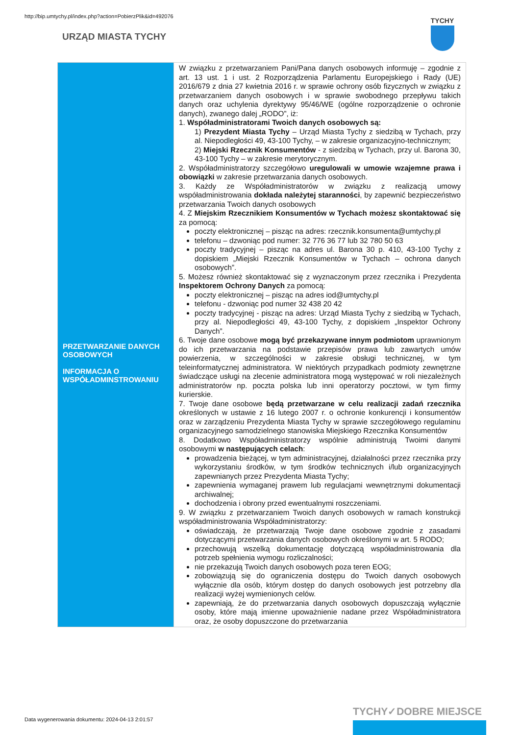http://bip.umtychy.pl/index.php?action=PobierzPlik&id=492076
URZĄD MIASTA TYCHY
TYCHY
| PRZETWARZANIE DANYCH OSOBOWYCH INFORMACJA O WSPÓŁADMINSTROWANIU | W związku z przetwarzaniem Pani/Pana danych osobowych informuję – zgodnie z art. 13 ust. 1 i ust. 2 Rozporządzenia Parlamentu Europejskiego i Rady (UE) 2016/679 z dnia 27 kwietnia 2016 r. w sprawie ochrony osób fizycznych w związku z przetwarzaniem danych osobowych i w sprawie swobodnego przepływu takich danych oraz uchylenia dyrektywy 95/46/WE (ogólne rozporządzenie o ochronie danych), zwanego dalej „RODO”, iż: 1. Współadministratorami Twoich danych osobowych są: 1) Prezydent Miasta Tychy – Urząd Miasta Tychy z siedzibą w Tychach, przy al. Niepodległości 49, 43-100 Tychy, – w zakresie organizacyjno-technicznym; 2) Miejski Rzecznik Konsumentów - z siedzibą w Tychach, przy ul. Barona 30, 43-100 Tychy – w zakresie merytorycznym. 2. Współadministratorzy szczegółowo uregulowali w umowie wzajemne prawa i obowiązki w zakresie przetwarzania danych osobowych. 3. Każdy ze Współadministratorów w związku z realizacją umowy współadministrowania dokłada należytej staranności , by zapewnić bezpieczeństwo przetwarzania Twoich danych osobowych 4. Z Miejskim Rzecznikiem Konsumentów w Tychach możesz skontaktować się za pomocą: poczty elektronicznej – pisząc na adres: rzecznik.konsumenta@umtychy.pl telefonu – dzwoniąc pod numer: 32 776 36 77 lub 32 780 50 63 poczty tradycyjnej – pisząc na adres ul. Barona 30 p. 410, 43-100 Tychy z dopiskiem „Miejski Rzecznik Konsumentów w Tychach – ochrona danych osobowych”. 5. Możesz również skontaktować się z wyznaczonym przez rzecznika i Prezydenta Inspektorem Ochrony Danych za pomocą: poczty elektronicznej – pisząc na adres iod@umtychy.pl telefonu - dzwoniąc pod numer 32 438 20 42 poczty tradycyjnej - pisząc na adres: Urząd Miasta Tychy z siedzibą w Tychach, przy al. Niepodległości 49, 43-100 Tychy, z dopiskiem „Inspektor Ochrony Danych”. 6. Twoje dane osobowe mogą być przekazywane innym podmiotom uprawnionym do ich przetwarzania na podstawie przepisów prawa lub zawartych umów powierzenia, w szczególności w zakresie obsługi technicznej, w tym teleinformatycznej administratora. W niektórych przypadkach podmioty zewnętrzne świadczące usługi na zlecenie administratora mogą występować w roli niezależnych administratorów np. poczta polska lub inni operatorzy pocztowi, w tym firmy kurierskie. 7. Twoje dane osobowe będą przetwarzane w celu realizacji zadań rzecznika określonych w ustawie z 16 lutego 2007 r. o ochronie konkurencji i konsumentów oraz w zarządzeniu Prezydenta Miasta Tychy w sprawie szczegółowego regulaminu organizacyjnego samodzielnego stanowiska Miejskiego Rzecznika Konsumentów 8. Dodatkowo Współadministratorzy wspólnie administrują Twoimi danymi osobowymi w następujących celach : prowadzenia bieżącej, w tym administracyjnej, działalności przez rzecznika przy wykorzystaniu środków, w tym środków technicznych i/lub organizacyjnych zapewnianych przez Prezydenta Miasta Tychy; zapewnienia wymaganej prawem lub regulacjami wewnętrznymi dokumentacji archiwalnej; dochodzenia i obrony przed ewentualnymi roszczeniami. 9. W związku z przetwarzaniem Twoich danych osobowych w ramach konstrukcji współadministrowania Współadministratorzy: oświadczają, że przetwarzają Twoje dane osobowe zgodnie z zasadami dotyczącymi przetwarzania danych osobowych określonymi w art. 5 RODO; przechowują wszelką dokumentację dotyczącą współadministrowania dla potrzeb spełnienia wymogu rozliczalności; nie przekazują Twoich danych osobowych poza teren EOG; zobowiązują się do ograniczenia dostępu do Twoich danych osobowych wyłącznie dla osób, którym dostęp do danych osobowych jest potrzebny dla realizacji wyżej wymienionych celów. zapewniają, że do przetwarzania danych osobowych dopuszczają wyłącznie osoby, które mają imienne upoważnienie nadane przez Współadministratora oraz, że osoby dopuszczone do przetwarzania |
Data wygenerowania dokumentu: 2024-04-13 2:01:57
TYCHY✓DOBRE MIEJSCE